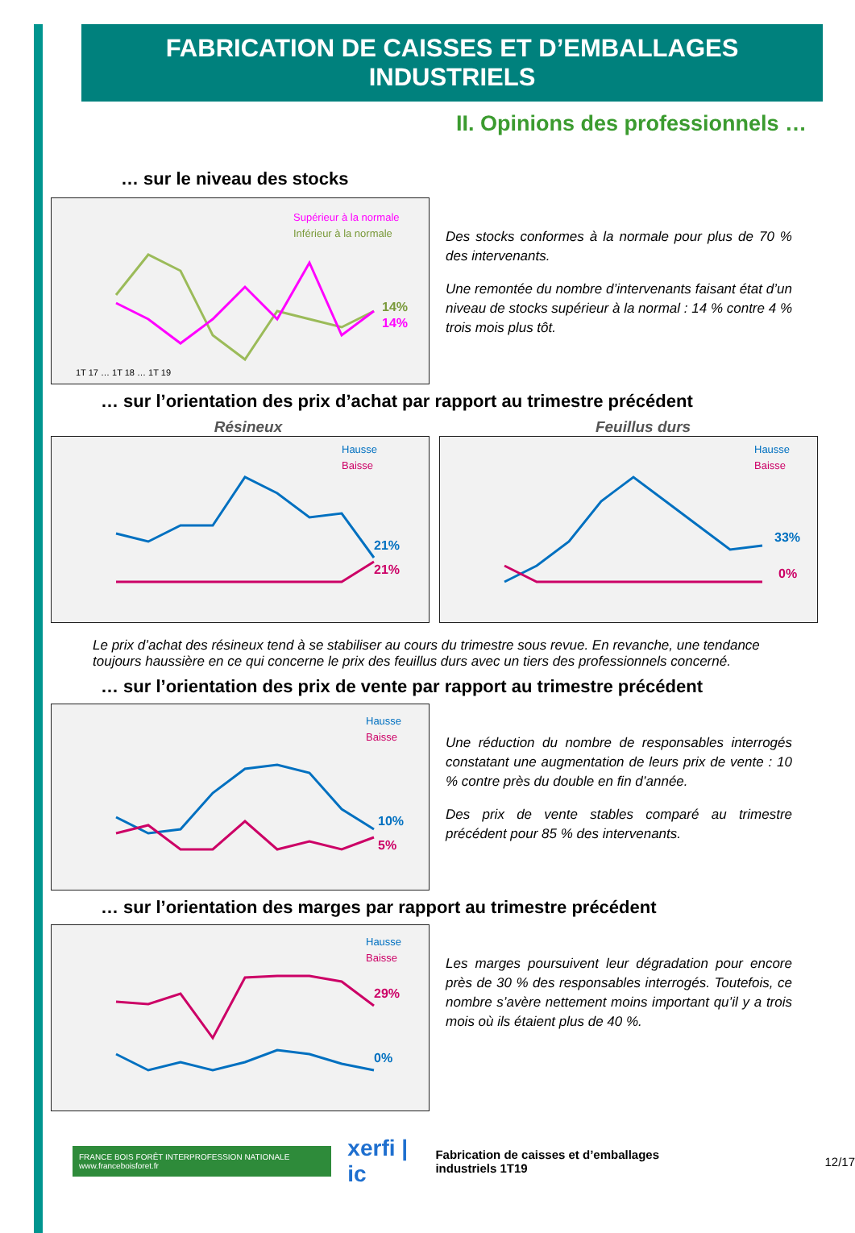FABRICATION DE CAISSES ET D’EMBALLAGES INDUSTRIELS
II. Opinions des professionnels …
… sur le niveau des stocks
Supérieur à la normale
Inférieur à la normale
1T 17 … 1T 18 … 1T 19
14%
14%
Des stocks conformes à la normale pour plus de 70 % des intervenants.
Une remontée du nombre d’intervenants faisant état d’un niveau de stocks supérieur à la normal : 14 % contre 4 % trois mois plus tôt.
… sur l’orientation des prix d’achat par rapport au trimestre précédent
Résineux Feuillus durs
Hausse
Baisse
21%
21%
Hausse
Baisse
33%
0%
Le prix d’achat des résineux tend à se stabiliser au cours du trimestre sous revue. En revanche, une tendance toujours haussière en ce qui concerne le prix des feuillus durs avec un tiers des professionnels concerné.
… sur l’orientation des prix de vente par rapport au trimestre précédent
Hausse
Baisse
10%
5%
Une réduction du nombre de responsables interrogés constatant une augmentation de leurs prix de vente : 10 % contre près du double en fin d’année.
Des prix de vente stables comparé au trimestre précédent pour 85 % des intervenants.
… sur l’orientation des marges par rapport au trimestre précédent
Hausse
Baisse
29%
0%
Les marges poursuivent leur dégradation pour encore près de 30 % des responsables interrogés. Toutefois, ce nombre s’avère nettement moins important qu’il y a trois mois où ils étaient plus de 40 %.
FRANCE BOIS FORÊT INTERPROFESSION NATIONALE www.franceboisforet.fr xerfi | ic Fabrication de caisses et d’emballages industriels 1T19 12/17